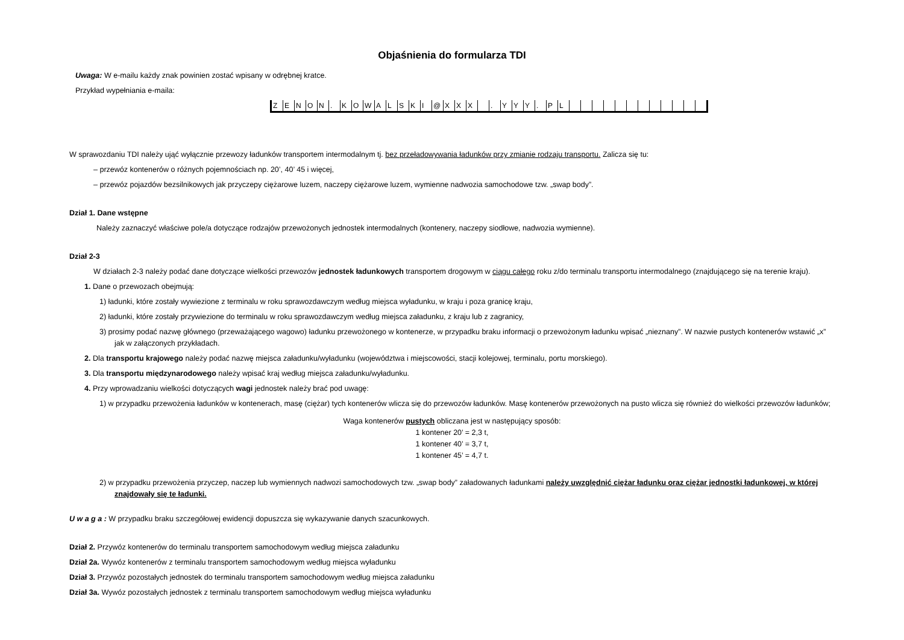Objaśnienia do formularza TDI
Uwaga: W e-mailu każdy znak powinien zostać wpisany w odrębnej kratce.
Przykład wypełniania e-maila:
| Z | E | N | O | N | . | K | O | W | A | L | S | K | I | @ | X | X | X | | . | Y | Y | Y | . | P | L | | | | | | | | | | | | |
W sprawozdaniu TDI należy ująć wyłącznie przewozy ładunków transportem intermodalnym tj. bez przeładowywania ładunków przy zmianie rodzaju transportu. Zalicza się tu:
‒ przewóz kontenerów o różnych pojemnościach np. 20’, 40’ 45 i więcej,
‒ przewóz pojazdów bezsilnikowych jak przyczepy ciężarowe luzem, naczepy ciężarowe luzem, wymienne nadwozia samochodowe tzw. „swap body”.
Dział 1. Dane wstępne
Należy zaznaczyć właściwe pole/a dotyczące rodzajów przewożonych jednostek intermodalnych (kontenery, naczepy siodłowe, nadwozia wymienne).
Dział 2-3
W działach 2-3 należy podać dane dotyczące wielkości przewozów jednostek ładunkowych transportem drogowym w ciągu całego roku z/do terminalu transportu intermodalnego (znajdującego się na terenie kraju).
1. Dane o przewozach obejmują:
1) ładunki, które zostały wywiezione z terminalu w roku sprawozdawczym według miejsca wyładunku, w kraju i poza granicę kraju,
2) ładunki, które zostały przywiezione do terminalu w roku sprawozdawczym według miejsca załadunku, z kraju lub z zagranicy,
3) prosimy podać nazwę głównego (przeważającego wagowo) ładunku przewożonego w kontenerze, w przypadku braku informacji o przewożonym ładunku wpisać „nieznany”. W nazwie pustych kontenerów wstawić „x” jak w załączonych przykładach.
2. Dla transportu krajowego należy podać nazwę miejsca załadunku/wyładunku (województwa i miejscowości, stacji kolejowej, terminalu, portu morskiego).
3. Dla transportu międzynarodowego należy wpisać kraj według miejsca załadunku/wyładunku.
4. Przy wprowadzaniu wielkości dotyczących wagi jednostek należy brać pod uwagę:
1) w przypadku przewożenia ładunków w kontenerach, masę (ciężar) tych kontenerów wlicza się do przewozów ładunków. Masę kontenerów przewożonych na pusto wlicza się również do wielkości przewozów ładunków;
Waga kontenerów pustych obliczana jest w następujący sposób:
1 kontener 20’ = 2,3 t,
1 kontener 40’ = 3,7 t,
1 kontener 45’ = 4,7 t.
2) w przypadku przewożenia przyczep, naczep lub wymiennych nadwozi samochodowych tzw. „swap body” załadowanych ładunkami należy uwzględnić ciężar ładunku oraz ciężar jednostki ładunkowej, w której znajdowały się te ładunki.
U w a g a : W przypadku braku szczegółowej ewidencji dopuszcza się wykazywanie danych szacunkowych.
Dział 2. Przywóz kontenerów do terminalu transportem samochodowym według miejsca załadunku
Dział 2a. Wywóz kontenerów z terminalu transportem samochodowym według miejsca wyładunku
Dział 3. Przywóz pozostałych jednostek do terminalu transportem samochodowym według miejsca załadunku
Dział 3a. Wywóz pozostałych jednostek z terminalu transportem samochodowym według miejsca wyładunku